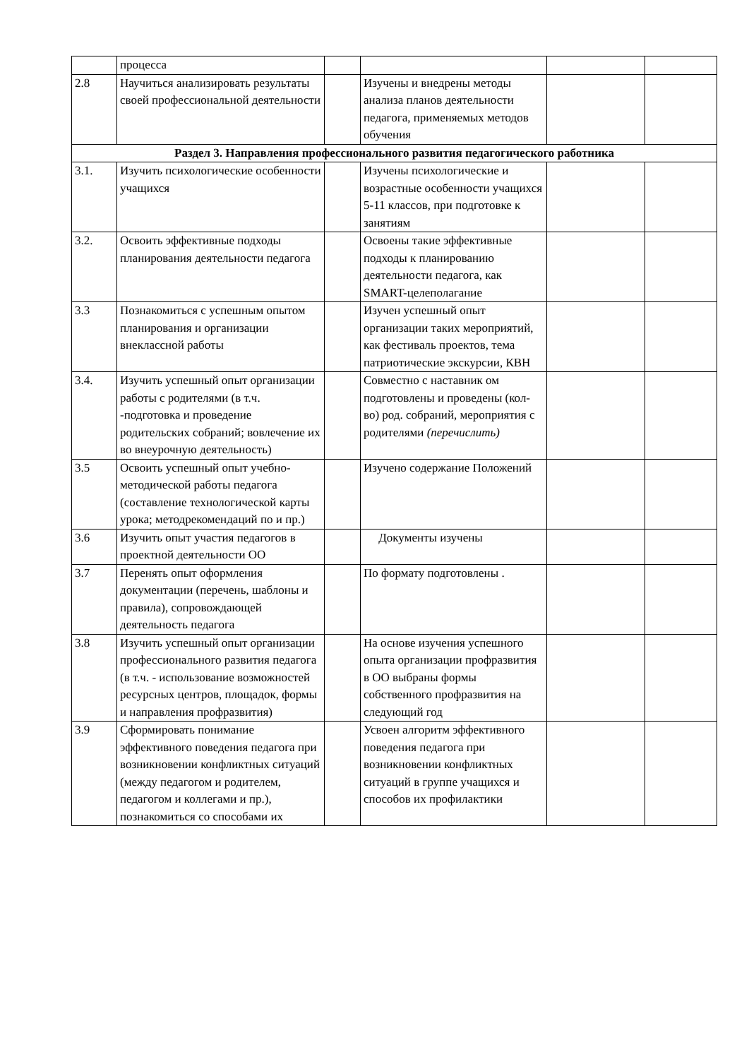| | процесса | | | | |
| 2.8 | Научиться анализировать результаты своей профессиональной деятельности | | Изучены и внедрены методы анализа планов деятельности педагога, применяемых методов обучения | | |
| Раздел 3. Направления профессионального развития педагогического работника | | | | | |
| 3.1. | Изучить психологические особенности учащихся | | Изучены психологические и возрастные особенности учащихся 5-11 классов, при подготовке к занятиям | | |
| 3.2. | Освоить эффективные подходы планирования деятельности педагога | | Освоены такие эффективные подходы к планированию деятельности педагога, как SMART-целеполагание | | |
| 3.3 | Познакомиться с успешным опытом планирования и организации внеклассной работы | | Изучен успешный опыт организации таких мероприятий, как фестиваль проектов, тема патриотические экскурсии, КВН | | |
| 3.4. | Изучить успешный опыт организации работы с родителями (в т.ч. -подготовка и проведение родительских собраний; вовлечение их во внеурочную деятельность) | | Совместно с наставник ом подготовлены и проведены (кол-во) род. собраний, мероприятия с родителями (перечислить) | | |
| 3.5 | Освоить успешный опыт учебно-методической работы педагога (составление технологической карты урока; методрекомендаций по и пр.) | | Изучено содержание Положений | | |
| 3.6 | Изучить опыт участия педагогов в проектной деятельности ОО | | Документы изучены | | |
| 3.7 | Перенять опыт оформления документации (перечень, шаблоны и правила), сопровождающей деятельность педагога | | По формату подготовлены . | | |
| 3.8 | Изучить успешный опыт организации профессионального развития педагога (в т.ч. - использование возможностей ресурсных центров, площадок, формы и направления профразвития) | | На основе изучения успешного опыта организации профразвития в ОО выбраны формы собственного профразвития на следующий год | | |
| 3.9 | Сформировать понимание эффективного поведения педагога при возникновении конфликтных ситуаций (между педагогом и родителем, педагогом и коллегами и пр.), познакомиться со способами их | | Усвоен алгоритм эффективного поведения педагога при возникновении конфликтных ситуаций в группе учащихся и способов их профилактики | | |